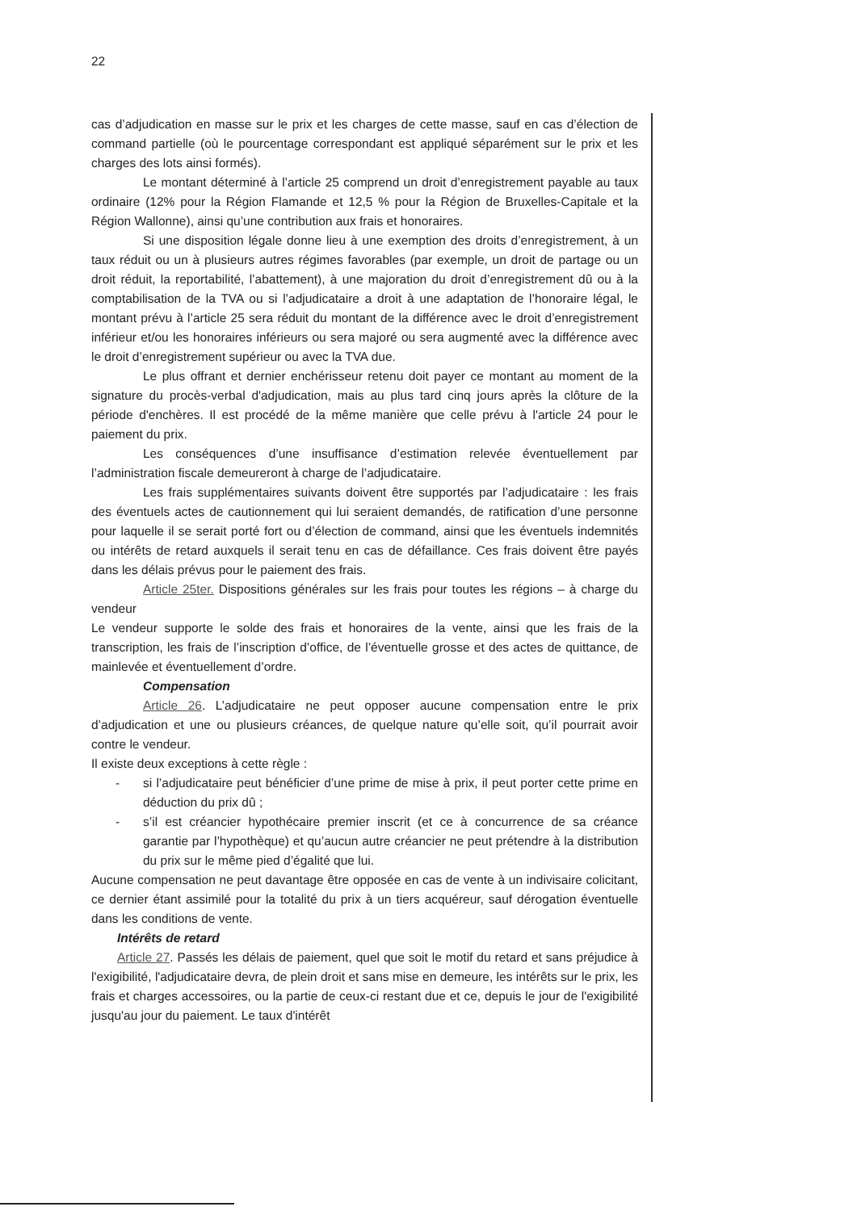22
cas d’adjudication en masse sur le prix et les charges de cette masse, sauf en cas d’élection de command partielle (où le pourcentage correspondant est appliqué séparément sur le prix et les charges des lots ainsi formés).
Le montant déterminé à l’article 25 comprend un droit d’enregistrement payable au taux ordinaire (12% pour la Région Flamande et 12,5 % pour la Région de Bruxelles-Capitale et la Région Wallonne), ainsi qu’une contribution aux frais et honoraires.
Si une disposition légale donne lieu à une exemption des droits d’enregistrement, à un taux réduit ou un à plusieurs autres régimes favorables (par exemple, un droit de partage ou un droit réduit, la reportabilité, l’abattement), à une majoration du droit d’enregistrement dû ou à la comptabilisation de la TVA ou si l’adjudicataire a droit à une adaptation de l’honoraire légal, le montant prévu à l’article 25 sera réduit du montant de la différence avec le droit d’enregistrement inférieur et/ou les honoraires inférieurs ou sera majoré ou sera augmenté avec la différence avec le droit d’enregistrement supérieur ou avec la TVA due.
Le plus offrant et dernier enchérisseur retenu doit payer ce montant au moment de la signature du procès-verbal d'adjudication, mais au plus tard cinq jours après la clôture de la période d'enchères. Il est procédé de la même manière que celle prévu à l'article 24 pour le paiement du prix.
Les conséquences d’une insuffisance d’estimation relevée éventuellement par l’administration fiscale demeureront à charge de l’adjudicataire.
Les frais supplémentaires suivants doivent être supportés par l’adjudicataire : les frais des éventuels actes de cautionnement qui lui seraient demandés, de ratification d’une personne pour laquelle il se serait porté fort ou d’élection de command, ainsi que les éventuels indemnités ou intérêts de retard auxquels il serait tenu en cas de défaillance. Ces frais doivent être payés dans les délais prévus pour le paiement des frais.
Article 25ter. Dispositions générales sur les frais pour toutes les régions – à charge du vendeur
Le vendeur supporte le solde des frais et honoraires de la vente, ainsi que les frais de la transcription, les frais de l’inscription d’office, de l’éventuelle grosse et des actes de quittance, de mainlevée et éventuellement d’ordre.
Compensation
Article 26. L’adjudicataire ne peut opposer aucune compensation entre le prix d’adjudication et une ou plusieurs créances, de quelque nature qu’elle soit, qu’il pourrait avoir contre le vendeur.
Il existe deux exceptions à cette règle :
- si l’adjudicataire peut bénéficier d’une prime de mise à prix, il peut porter cette prime en déduction du prix dû ;
- s’il est créancier hypothécaire premier inscrit (et ce à concurrence de sa créance garantie par l’hypothèque) et qu’aucun autre créancier ne peut prétendre à la distribution du prix sur le même pied d’égalité que lui.
Aucune compensation ne peut davantage être opposée en cas de vente à un indivisaire colicitant, ce dernier étant assimilé pour la totalité du prix à un tiers acquéreur, sauf dérogation éventuelle dans les conditions de vente.
Intérêts de retard
Article 27. Passés les délais de paiement, quel que soit le motif du retard et sans préjudice à l'exigibilité, l'adjudicataire devra, de plein droit et sans mise en demeure, les intérêts sur le prix, les frais et charges accessoires, ou la partie de ceux-ci restant due et ce, depuis le jour de l'exigibilité jusqu'au jour du paiement. Le taux d'intérêt